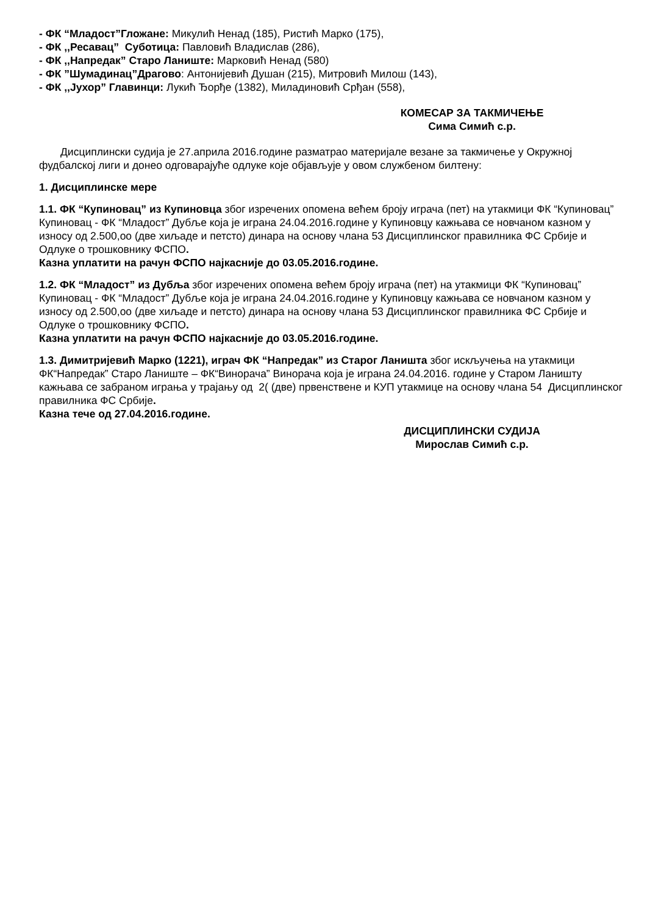- ФК “Младост”Гложане: Микулић Ненад (185), Ристић Марко (175),
- ФК ,,Ресавац” Суботица: Павловић Владислав (286),
- ФК ,,Напредак” Старо Ланиште: Марковић Ненад (580)
- ФК ”Шумадинац”Драгово: Антонијевић Душан (215), Митровић Милош (143),
- ФК ,,Јухор” Главинци: Лукић Ђорђе (1382), Миладиновић Срђан (558),
КОМЕСАР ЗА ТАКМИЧЕЊЕ
Сима Симић с.р.
Дисциплински судија је 27.априла 2016.године разматрао материјале везане за такмичење у Окружној фудбалској лиги и донео одговарајуће одлуке које објављује у овом службеном билтену:
1. Дисциплинске мере
1.1. ФК “Купиновац” из Купиновца због изречених опомена већем броју играча (пет) на утакмици ФК “Купиновац” Купиновац - ФК “Младост” Дубље која је играна 24.04.2016.године у Купиновцу кажњава се новчаном казном у износу од 2.500,оо (две хиљаде и петсто) динара на основу члана 53 Дисциплинског правилника ФС Србије и Одлуке о трошковнику ФСПО.
Казна уплатити на рачун ФСПО најкасније до 03.05.2016.године.
1.2. ФК “Младост” из Дубља због изречених опомена већем броју играча (пет) на утакмици ФК “Купиновац” Купиновац - ФК “Младост” Дубље која је играна 24.04.2016.године у Купиновцу кажњава се новчаном казном у износу од 2.500,оо (две хиљаде и петсто) динара на основу члана 53 Дисциплинског правилника ФС Србије и Одлуке о трошковнику ФСПО.
Казна уплатити на рачун ФСПО најкасније до 03.05.2016.године.
1.3. Димитријевић Марко (1221), играч ФК “Напредак” из Старог Ланишта због искључења на утакмици ФК“Напредак” Старо Ланиште – ФК“Винорача” Винорача која је играна 24.04.2016. године у Старом Ланишту кажњава се забраном играња у трајању од 2( (две) првенствене и КУП утакмице на основу члана 54 Дисциплинског правилника ФС Србије.
Казна тече од 27.04.2016.године.
ДИСЦИПЛИНСКИ СУДИЈА
Мирослав Симић с.р.